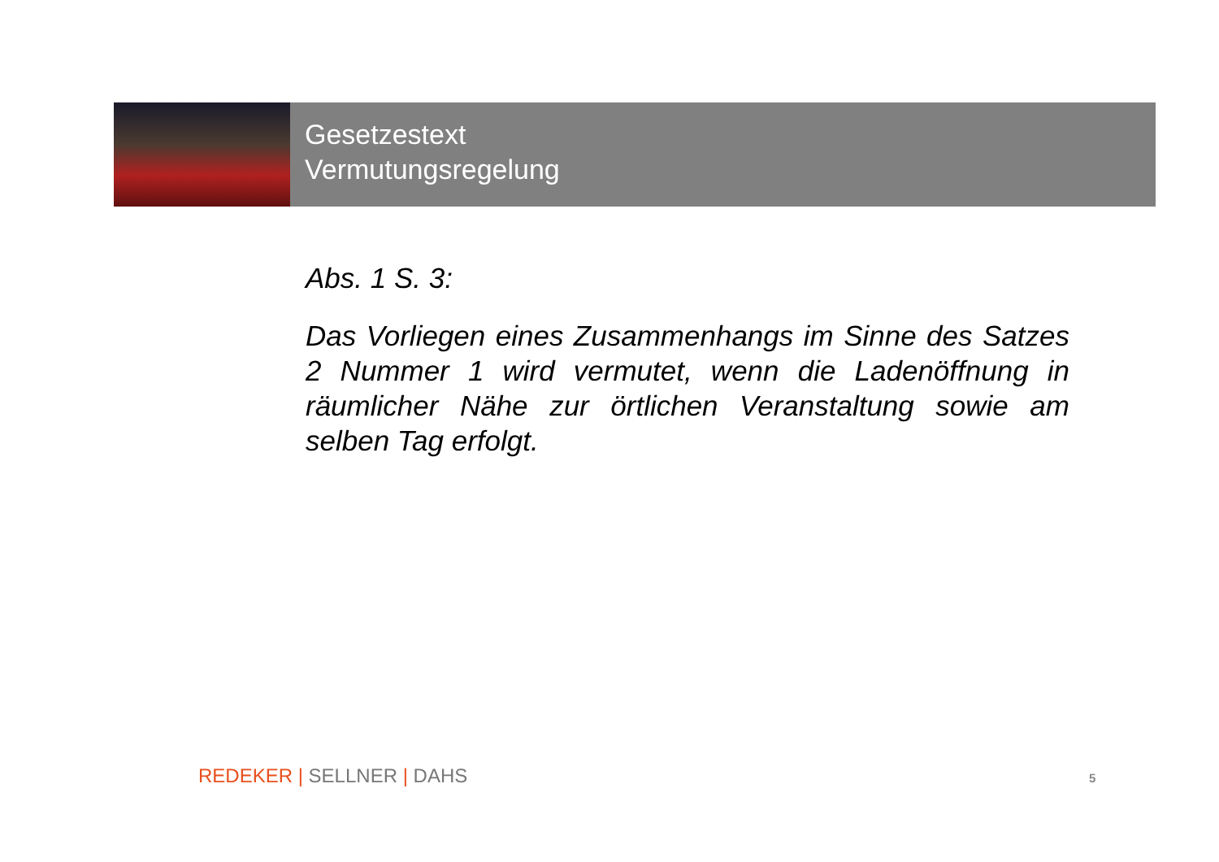Gesetzestext
Vermutungsregelung
Abs. 1 S. 3:
Das Vorliegen eines Zusammenhangs im Sinne des Satzes 2 Nummer 1 wird vermutet, wenn die Ladenöffnung in räumlicher Nähe zur örtlichen Veranstaltung sowie am selben Tag erfolgt.
REDEKER | SELLNER | DAHS 5